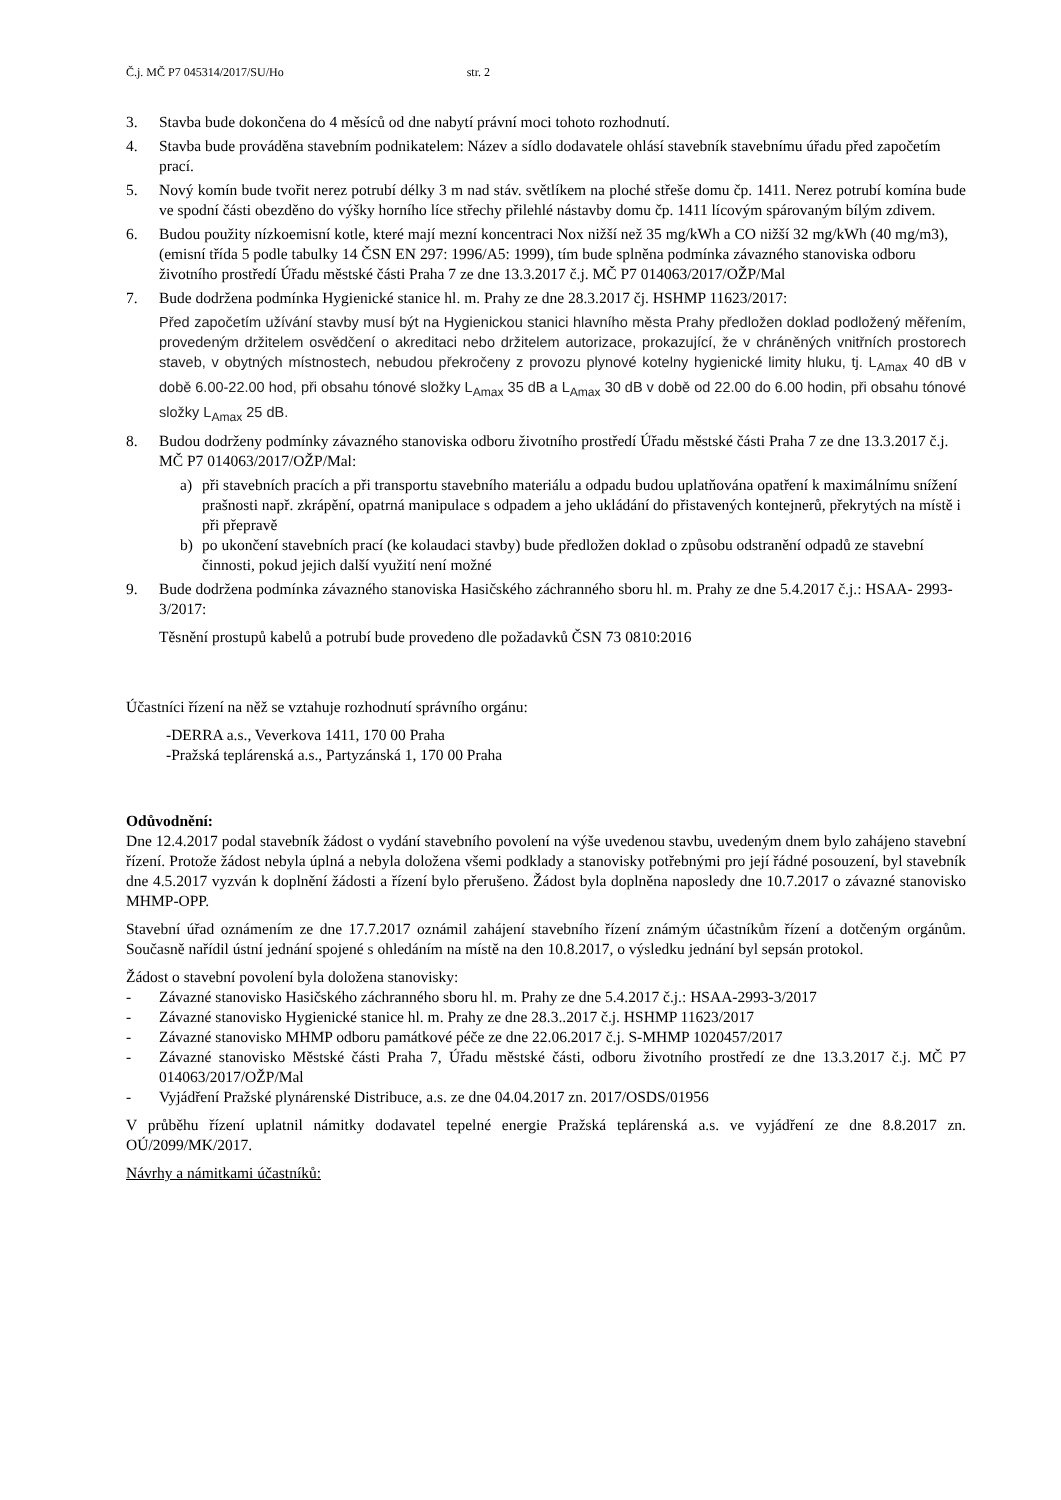Č.j. MČ P7 045314/2017/SU/Ho str. 2
3. Stavba bude dokončena do 4 měsíců od dne nabytí právní moci tohoto rozhodnutí.
4. Stavba bude prováděna stavebním podnikatelem: Název a sídlo dodavatele ohlásí stavebník stavebnímu úřadu před započetím prací.
5. Nový komín bude tvořit nerez potrubí délky 3 m nad stáv. světlíkem na ploché střeše domu čp. 1411. Nerez potrubí komína bude ve spodní části obezděno do výšky horního líce střechy přilehlé nástavby domu čp. 1411 lícovým spárovaným bílým zdivem.
6. Budou použity nízkoemisní kotle, které mají mezní koncentraci Nox nižší než 35 mg/kWh a CO nižší 32 mg/kWh (40 mg/m3), (emisní třída 5 podle tabulky 14 ČSN EN 297: 1996/A5: 1999), tím bude splněna podmínka závazného stanoviska odboru životního prostředí Úřadu městské části Praha 7 ze dne 13.3.2017 č.j. MČ P7 014063/2017/OŽP/Mal
7. Bude dodržena podmínka Hygienické stanice hl. m. Prahy ze dne 28.3.2017 čj. HSHMP 11623/2017:
Před započetím užívání stavby musí být na Hygienickou stanici hlavního města Prahy předložen doklad podložený měřením, provedeným držitelem osvědčení o akreditaci nebo držitelem autorizace, prokazující, že v chráněných vnitřních prostorech staveb, v obytných místnostech, nebudou překročeny z provozu plynové kotelny hygienické limity hluku, tj. L<sub>Amax</sub> 40 dB v době 6.00-22.00 hod, při obsahu tónové složky L<sub>Amax</sub> 35 dB a L<sub>Amax</sub> 30 dB v době od 22.00 do 6.00 hodin, při obsahu tónové složky L<sub>Amax</sub> 25 dB.
8. Budou dodrženy podmínky závazného stanoviska odboru životního prostředí Úřadu městské části Praha 7 ze dne 13.3.2017 č.j. MČ P7 014063/2017/OŽP/Mal:
a) při stavebních pracích a při transportu stavebního materiálu a odpadu budou uplatňována opatření k maximálnímu snížení prašnosti např. zkrápění, opatrná manipulace s odpadem a jeho ukládání do přistavených kontejnerů, překrytých na místě i při přepravě
b) po ukončení stavebních prací (ke kolaudaci stavby) bude předložen doklad o způsobu odstranění odpadů ze stavební činnosti, pokud jejich další využití není možné
9. Bude dodržena podmínka závazného stanoviska Hasičského záchranného sboru hl. m. Prahy ze dne 5.4.2017 č.j.: HSAA- 2993-3/2017:
Těsnění prostupů kabelů a potrubí bude provedeno dle požadavků ČSN 73 0810:2016
Účastníci řízení na něž se vztahuje rozhodnutí správního orgánu:
-DERRA a.s., Veverkova 1411, 170 00 Praha
-Pražská teplárenská a.s., Partyzánská 1, 170 00 Praha
Odůvodnění:
Dne 12.4.2017 podal stavebník žádost o vydání stavebního povolení na výše uvedenou stavbu, uvedeným dnem bylo zahájeno stavební řízení. Protože žádost nebyla úplná a nebyla doložena všemi podklady a stanovisky potřebnými pro její řádné posouzení, byl stavebník dne 4.5.2017 vyzván k doplnění žádosti a řízení bylo přerušeno. Žádost byla doplněna naposledy dne 10.7.2017 o závazné stanovisko MHMP-OPP.
Stavební úřad oznámením ze dne 17.7.2017 oznámil zahájení stavebního řízení známým účastníkům řízení a dotčeným orgánům. Současně nařídil ústní jednání spojené s ohledáním na místě na den 10.8.2017, o výsledku jednání byl sepsán protokol.
Žádost o stavební povolení byla doložena stanovisky:
- Závazné stanovisko Hasičského záchranného sboru hl. m. Prahy ze dne 5.4.2017 č.j.: HSAA-2993-3/2017
- Závazné stanovisko Hygienické stanice hl. m. Prahy ze dne 28.3..2017 č.j. HSHMP 11623/2017
- Závazné stanovisko MHMP odboru památkové péče ze dne 22.06.2017 č.j. S-MHMP 1020457/2017
- Závazné stanovisko Městské části Praha 7, Úřadu městské části, odboru životního prostředí ze dne 13.3.2017 č.j. MČ P7 014063/2017/OŽP/Mal
- Vyjádření Pražské plynárenské Distribuce, a.s. ze dne 04.04.2017 zn. 2017/OSDS/01956
V průběhu řízení uplatnil námitky dodavatel tepelné energie Pražská teplárenská a.s. ve vyjádření ze dne 8.8.2017 zn. OÚ/2099/MK/2017.
Návrhy a námitkami účastníků: